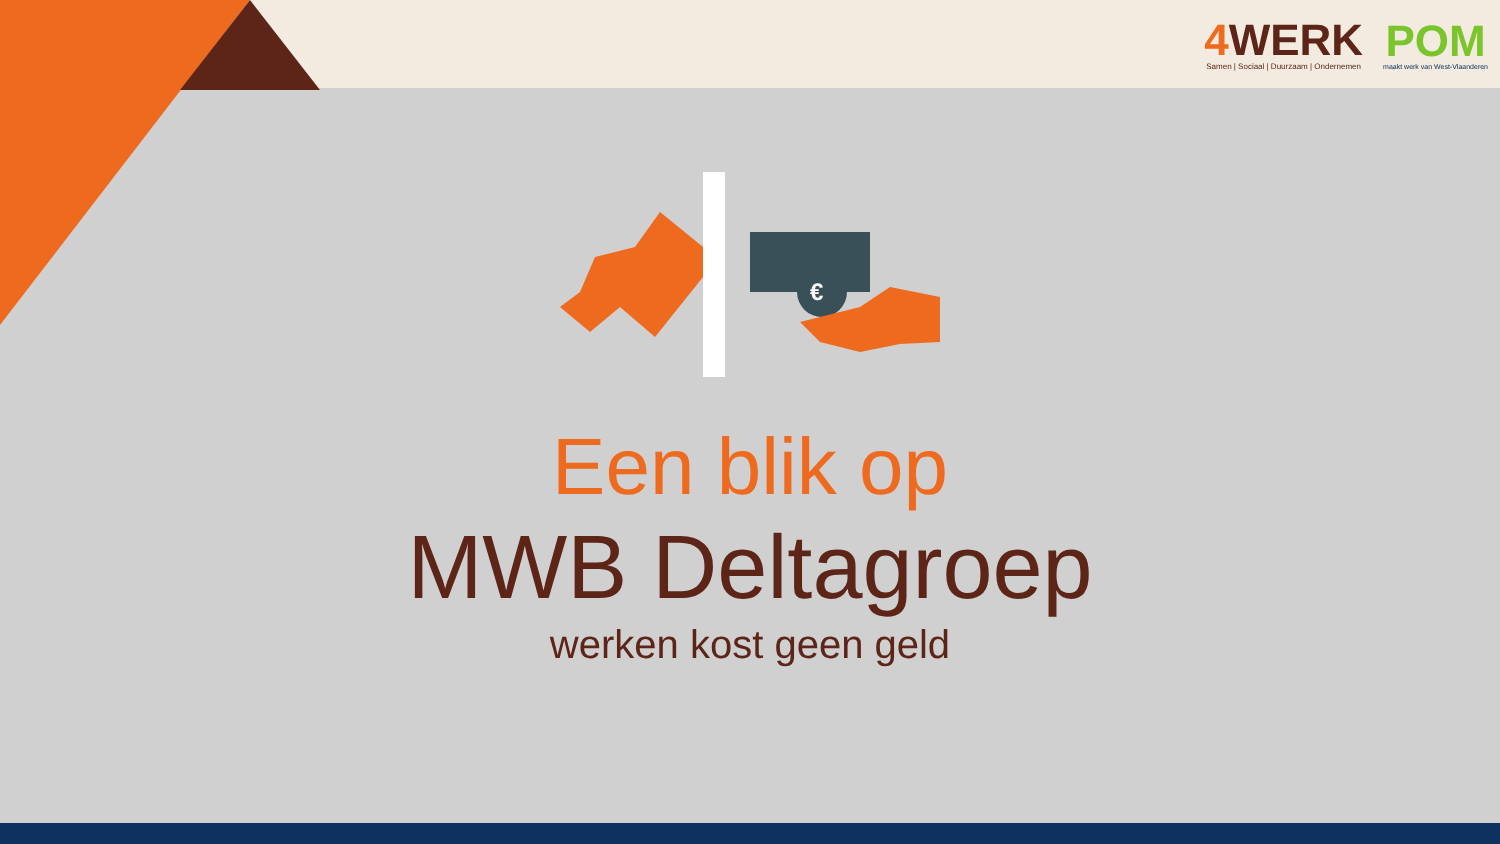4 WERK
Samen | Sociaal | Duurzaam | Ondernemen
POM
maakt werk van West-Vlaanderen
€
Een blik op
MWB Deltagroep
werken kost geen geld